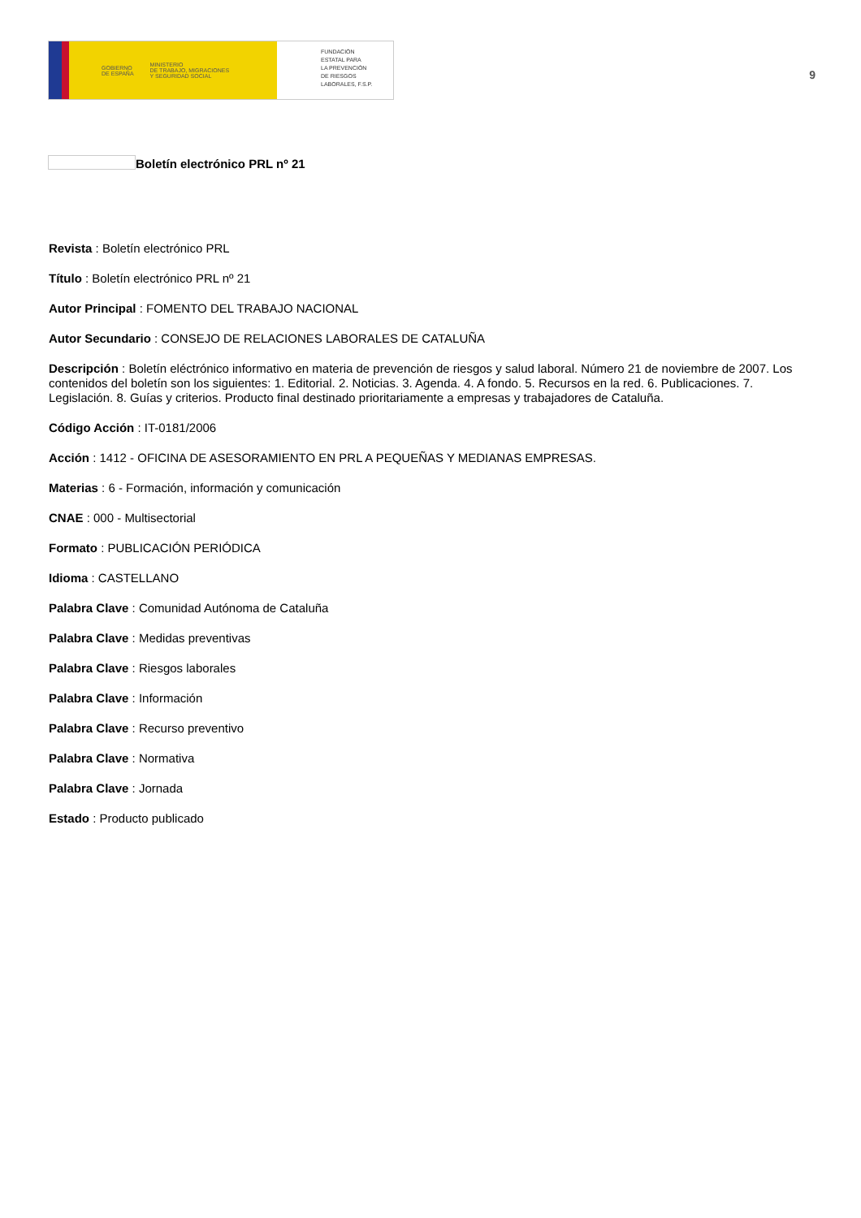GOBIERNO
DE ESPAÑA MINISTERIO
DE TRABAJO, MIGRACIONES
Y SEGURIDAD SOCIAL
FUNDACIÓN
ESTATAL PARA
LA PREVENCIÓN
DE RIESGOS
LABORALES, F.S.P.
9
Boletín electrónico PRL nº 21
Revista : Boletín electrónico PRL
Título : Boletín electrónico PRL nº 21
Autor Principal : FOMENTO DEL TRABAJO NACIONAL
Autor Secundario : CONSEJO DE RELACIONES LABORALES DE CATALUÑA
Descripción : Boletín eléctrónico informativo en materia de prevención de riesgos y salud laboral. Número 21 de noviembre de 2007. Los contenidos del boletín son los siguientes: 1. Editorial. 2. Noticias. 3. Agenda. 4. A fondo. 5. Recursos en la red. 6. Publicaciones. 7. Legislación. 8. Guías y criterios. Producto final destinado prioritariamente a empresas y trabajadores de Cataluña.
Código Acción : IT-0181/2006
Acción : 1412 - OFICINA DE ASESORAMIENTO EN PRL A PEQUEÑAS Y MEDIANAS EMPRESAS.
Materias : 6 - Formación, información y comunicación
CNAE : 000 - Multisectorial
Formato : PUBLICACIÓN PERIÓDICA
Idioma : CASTELLANO
Palabra Clave : Comunidad Autónoma de Cataluña
Palabra Clave : Medidas preventivas
Palabra Clave : Riesgos laborales
Palabra Clave : Información
Palabra Clave : Recurso preventivo
Palabra Clave : Normativa
Palabra Clave : Jornada
Estado : Producto publicado